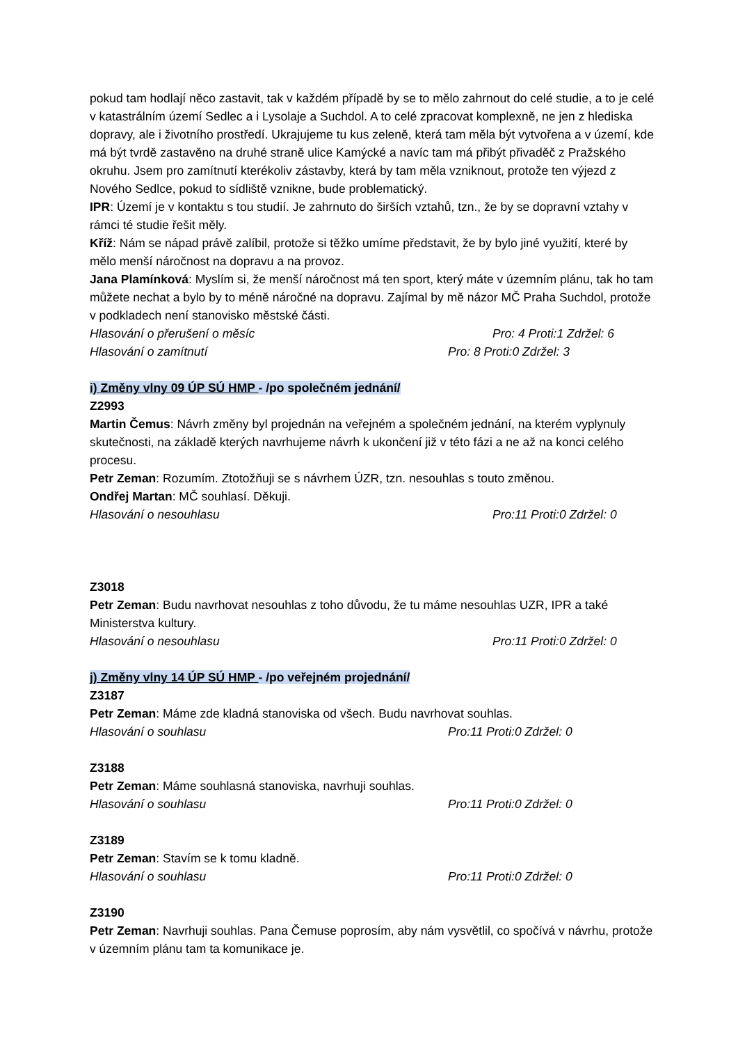pokud tam hodlají něco zastavit, tak v každém případě by se to mělo zahrnout do celé studie, a to je celé v katastrálním území Sedlec a i Lysolaje a Suchdol. A to celé zpracovat komplexně, ne jen z hlediska dopravy, ale i životního prostředí. Ukrajujeme tu kus zeleně, která tam měla být vytvořena a v území, kde má být tvrdě zastavěno na druhé straně ulice Kamýcké a navíc tam má přibýt přivaděč z Pražského okruhu. Jsem pro zamítnutí kterékoliv zástavby, která by tam měla vzniknout, protože ten výjezd z Nového Sedlce, pokud to sídliště vznikne, bude problematický.
IPR: Území je v kontaktu s tou studií. Je zahrnuto do širších vztahů, tzn., že by se dopravní vztahy v rámci té studie řešit měly.
Kříž: Nám se nápad právě zalíbil, protože si těžko umíme představit, že by bylo jiné využití, které by mělo menší náročnost na dopravu a na provoz.
Jana Plamínková: Myslím si, že menší náročnost má ten sport, který máte v územním plánu, tak ho tam můžete nechat a bylo by to méně náročné na dopravu. Zajímal by mě názor MČ Praha Suchdol, protože v podkladech není stanovisko městské části.
Hlasování o přerušení o měsíc Pro: 4 Proti:1 Zdržel: 6
Hlasování o zamítnutí Pro: 8 Proti:0 Zdržel: 3
i) Změny vlny 09 ÚP SÚ HMP - /po společném jednání/
Z2993
Martin Čemus: Návrh změny byl projednán na veřejném a společném jednání, na kterém vyplynuly skutečnosti, na základě kterých navrhujeme návrh k ukončení již v této fázi a ne až na konci celého procesu.
Petr Zeman: Rozumím. Ztotožňuji se s návrhem ÚZR, tzn. nesouhlas s touto změnou.
Ondřej Martan: MČ souhlasí. Děkuji.
Hlasování o nesouhlasu Pro:11 Proti:0 Zdržel: 0
Z3018
Petr Zeman: Budu navrhovat nesouhlas z toho důvodu, že tu máme nesouhlas UZR, IPR a také Ministerstva kultury.
Hlasování o nesouhlasu Pro:11 Proti:0 Zdržel: 0
j) Změny vlny 14 ÚP SÚ HMP - /po veřejném projednání/
Z3187
Petr Zeman: Máme zde kladná stanoviska od všech. Budu navrhovat souhlas.
Hlasování o souhlasu Pro:11 Proti:0 Zdržel: 0
Z3188
Petr Zeman: Máme souhlasná stanoviska, navrhuji souhlas.
Hlasování o souhlasu Pro:11 Proti:0 Zdržel: 0
Z3189
Petr Zeman: Stavím se k tomu kladně.
Hlasování o souhlasu Pro:11 Proti:0 Zdržel: 0
Z3190
Petr Zeman: Navrhuji souhlas. Pana Čemuse poprosím, aby nám vysvětlil, co spočívá v návrhu, protože v územním plánu tam ta komunikace je.